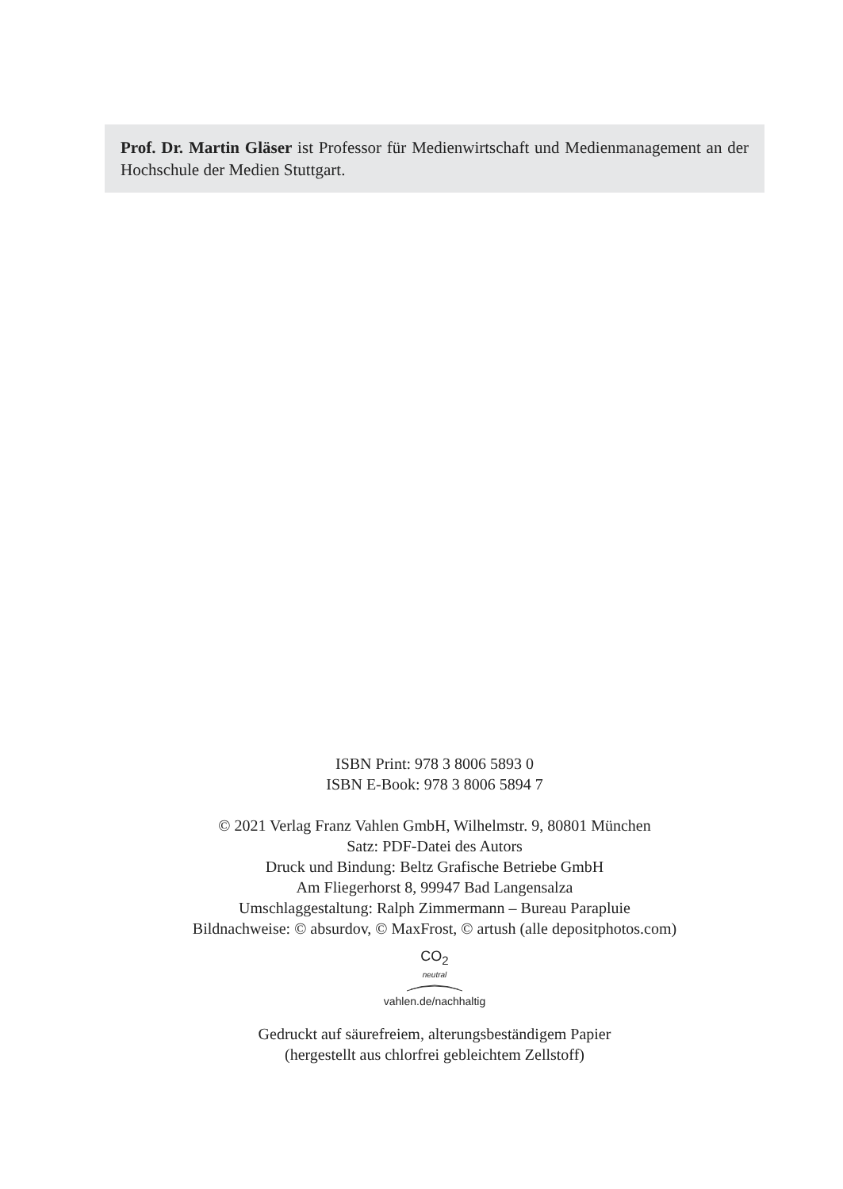Prof. Dr. Martin Gläser ist Professor für Medienwirtschaft und Medienmanagement an der Hochschule der Medien Stuttgart.
ISBN Print: 978 3 8006 5893 0
ISBN E-Book: 978 3 8006 5894 7
© 2021 Verlag Franz Vahlen GmbH, Wilhelmstr. 9, 80801 München
Satz: PDF-Datei des Autors
Druck und Bindung: Beltz Grafische Betriebe GmbH
Am Fliegerhorst 8, 99947 Bad Langensalza
Umschlaggestaltung: Ralph Zimmermann – Bureau Parapluie
Bildnachweise: © absurdov, © MaxFrost, © artush (alle depositphotos.com)
CO<sub>2</sub>
neutral
vahlen.de/nachhaltig
Gedruckt auf säurefreiem, alterungsbeständigem Papier
(hergestellt aus chlorfrei gebleichtem Zellstoff)